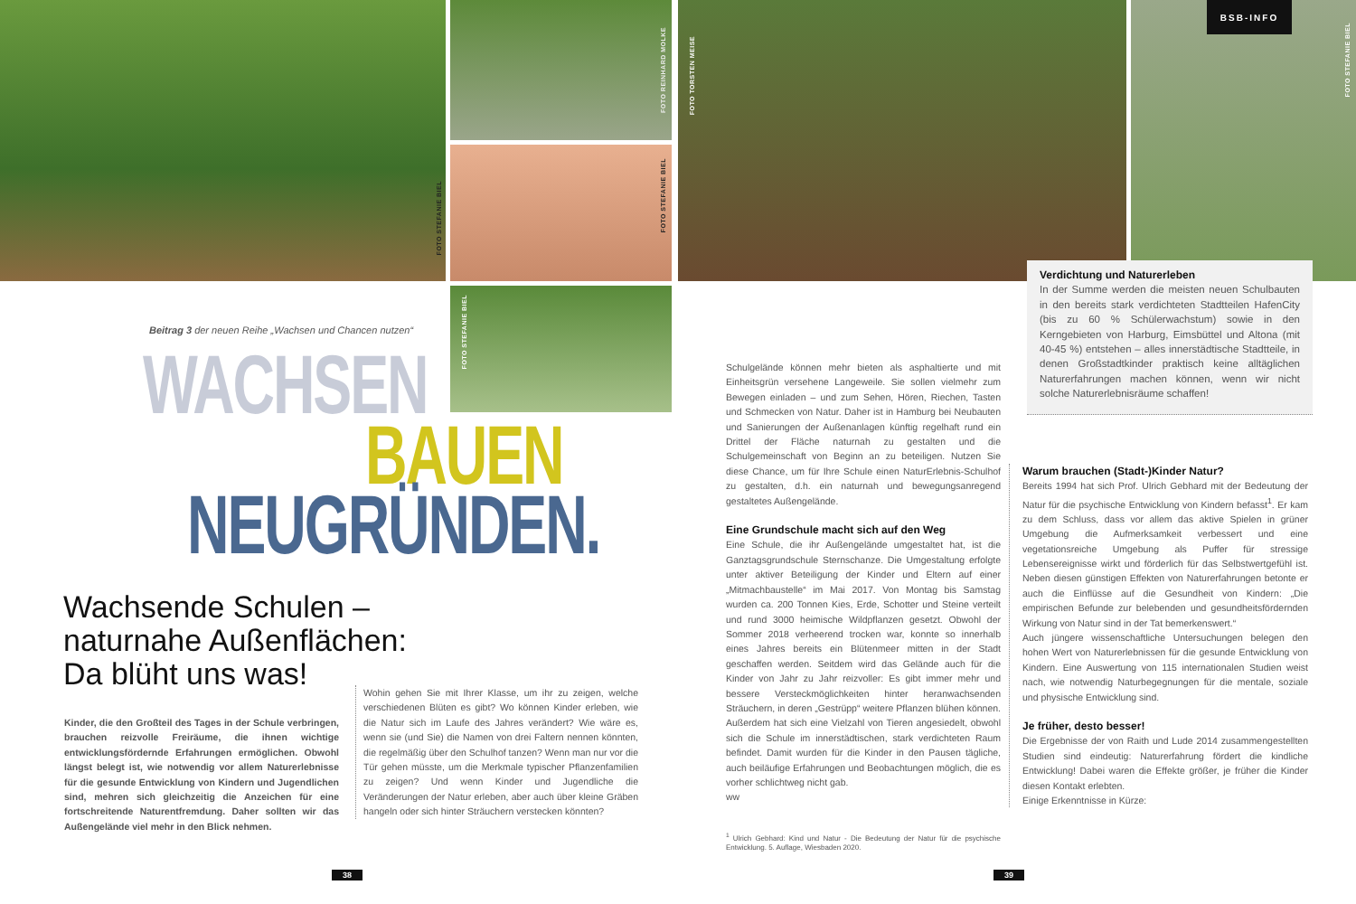FOTO STEFANIE BIEL FOTO REINHARD MOLKE
FOTO STEFANIE BIEL
FOTO STEFANIE BIEL
FOTO TORSTEN MEISE
BSB-INFO
FOTO STEFANIE BIEL
Beitrag 3 der neuen Reihe „Wachsen und Chancen nutzen“
WACHSEN
BAUEN
NEUGRÜNDEN.
Wachsende Schulen –
naturnahe Außenflächen:
Da blüht uns was!
Kinder, die den Großteil des Tages in der Schule verbringen, brauchen reizvolle Freiräume, die ihnen wichtige entwicklungsfördernde Erfahrungen ermöglichen. Obwohl längst belegt ist, wie notwendig vor allem Naturerlebnisse für die gesunde Entwicklung von Kindern und Jugendlichen sind, mehren sich gleichzeitig die Anzeichen für eine fortschreitende Naturentfremdung. Daher sollten wir das Außengelände viel mehr in den Blick nehmen.
Wohin gehen Sie mit Ihrer Klasse, um ihr zu zeigen, welche verschiedenen Blüten es gibt? Wo können Kinder erleben, wie die Natur sich im Laufe des Jahres verändert? Wie wäre es, wenn sie (und Sie) die Namen von drei Faltern nennen könnten, die regelmäßig über den Schulhof tanzen? Wenn man nur vor die Tür gehen müsste, um die Merkmale typischer Pflanzenfamilien zu zeigen? Und wenn Kinder und Jugendliche die Veränderungen der Natur erleben, aber auch über kleine Gräben hangeln oder sich hinter Sträuchern verstecken könnten?
38
Schulgelände können mehr bieten als asphaltierte und mit Einheitsgrün versehene Langeweile. Sie sollen vielmehr zum Bewegen einladen – und zum Sehen, Hören, Riechen, Tasten und Schmecken von Natur. Daher ist in Hamburg bei Neubauten und Sanierungen der Außenanlagen künftig regelhaft rund ein Drittel der Fläche naturnah zu gestalten und die Schulgemeinschaft von Beginn an zu beteiligen. Nutzen Sie diese Chance, um für Ihre Schule einen NaturErlebnis-Schulhof zu gestalten, d.h. ein naturnah und bewegungsanregend gestaltetes Außengelände.
Eine Grundschule macht sich auf den Weg
Eine Schule, die ihr Außengelände umgestaltet hat, ist die Ganztagsgrundschule Sternschanze. Die Umgestaltung erfolgte unter aktiver Beteiligung der Kinder und Eltern auf einer „Mitmachbaustelle“ im Mai 2017. Von Montag bis Samstag wurden ca. 200 Tonnen Kies, Erde, Schotter und Steine verteilt und rund 3000 heimische Wildpflanzen gesetzt. Obwohl der Sommer 2018 verheerend trocken war, konnte so innerhalb eines Jahres bereits ein Blütenmeer mitten in der Stadt geschaffen werden. Seitdem wird das Gelände auch für die Kinder von Jahr zu Jahr reizvoller: Es gibt immer mehr und bessere Versteckmöglichkeiten hinter heranwachsenden Sträuchern, in deren „Gestrüpp“ weitere Pflanzen blühen können. Außerdem hat sich eine Vielzahl von Tieren angesiedelt, obwohl sich die Schule im innerstädtischen, stark verdichteten Raum befindet. Damit wurden für die Kinder in den Pausen tägliche, auch beiläufige Erfahrungen und Beobachtungen möglich, die es vorher schlichtweg nicht gab.
ww
<sup>1</sup> Ulrich Gebhard: Kind und Natur - Die Bedeutung der Natur für die psychische Entwicklung. 5. Auflage, Wiesbaden 2020.
Verdichtung und Naturerleben
In der Summe werden die meisten neuen Schulbauten in den bereits stark verdichteten Stadtteilen HafenCity (bis zu 60 % Schülerwachstum) sowie in den Kerngebieten von Harburg, Eimsbüttel und Altona (mit 40-45 %) entstehen – alles innerstädtische Stadtteile, in denen Großstadtkinder praktisch keine alltäglichen Naturerfahrungen machen können, wenn wir nicht solche Naturerlebnisräume schaffen!
Warum brauchen (Stadt-)Kinder Natur?
Bereits 1994 hat sich Prof. Ulrich Gebhard mit der Bedeutung der Natur für die psychische Entwicklung von Kindern befasst<sup>1</sup>. Er kam zu dem Schluss, dass vor allem das aktive Spielen in grüner Umgebung die Aufmerksamkeit verbessert und eine vegetationsreiche Umgebung als Puffer für stressige Lebensereignisse wirkt und förderlich für das Selbstwertgefühl ist. Neben diesen günstigen Effekten von Naturerfahrungen betonte er auch die Einflüsse auf die Gesundheit von Kindern: „Die empirischen Befunde zur belebenden und gesundheitsfördernden Wirkung von Natur sind in der Tat bemerkenswert.“
Auch jüngere wissenschaftliche Untersuchungen belegen den hohen Wert von Naturerlebnissen für die gesunde Entwicklung von Kindern. Eine Auswertung von 115 internationalen Studien weist nach, wie notwendig Naturbegegnungen für die mentale, soziale und physische Entwicklung sind.
Je früher, desto besser!
Die Ergebnisse der von Raith und Lude 2014 zusammengestellten Studien sind eindeutig: Naturerfahrung fördert die kindliche Entwicklung! Dabei waren die Effekte größer, je früher die Kinder diesen Kontakt erlebten.
Einige Erkenntnisse in Kürze:
39